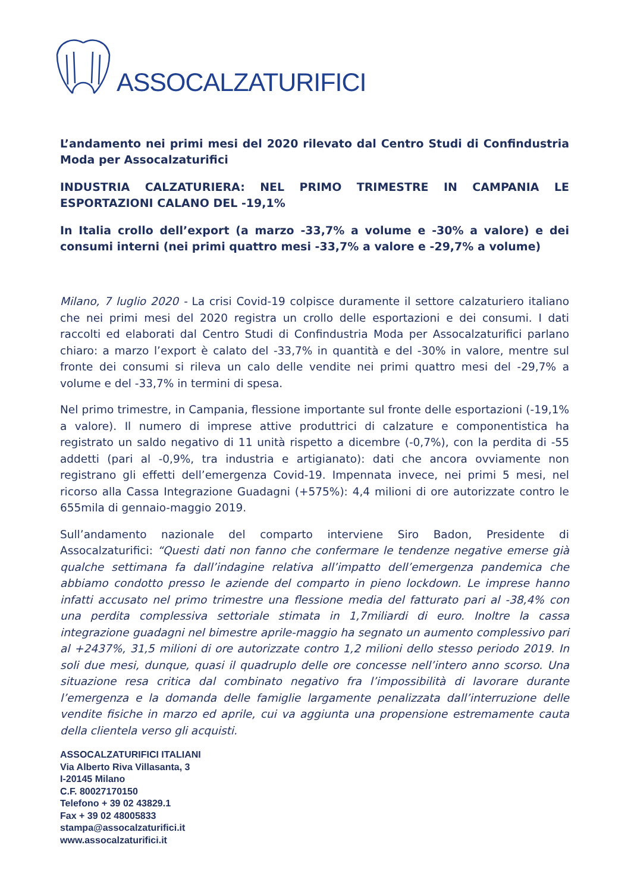ASSOCALZATURIFICI
L’andamento nei primi mesi del 2020 rilevato dal Centro Studi di Confindustria Moda per Assocalzaturifici
INDUSTRIA CALZATURIERA: NEL PRIMO TRIMESTRE IN CAMPANIA LE ESPORTAZIONI CALANO DEL -19,1%
In Italia crollo dell’export (a marzo -33,7% a volume e -30% a valore) e dei consumi interni (nei primi quattro mesi -33,7% a valore e -29,7% a volume)
Milano, 7 luglio 2020 - La crisi Covid-19 colpisce duramente il settore calzaturiero italiano che nei primi mesi del 2020 registra un crollo delle esportazioni e dei consumi. I dati raccolti ed elaborati dal Centro Studi di Confindustria Moda per Assocalzaturifici parlano chiaro: a marzo l’export è calato del -33,7% in quantità e del -30% in valore, mentre sul fronte dei consumi si rileva un calo delle vendite nei primi quattro mesi del -29,7% a volume e del -33,7% in termini di spesa.
Nel primo trimestre, in Campania, flessione importante sul fronte delle esportazioni (-19,1% a valore). Il numero di imprese attive produttrici di calzature e componentistica ha registrato un saldo negativo di 11 unità rispetto a dicembre (-0,7%), con la perdita di -55 addetti (pari al -0,9%, tra industria e artigianato): dati che ancora ovviamente non registrano gli effetti dell’emergenza Covid-19. Impennata invece, nei primi 5 mesi, nel ricorso alla Cassa Integrazione Guadagni (+575%): 4,4 milioni di ore autorizzate contro le 655mila di gennaio-maggio 2019.
Sull’andamento nazionale del comparto interviene Siro Badon, Presidente di Assocalzaturifici: “Questi dati non fanno che confermare le tendenze negative emerse già qualche settimana fa dall’indagine relativa all’impatto dell’emergenza pandemica che abbiamo condotto presso le aziende del comparto in pieno lockdown. Le imprese hanno infatti accusato nel primo trimestre una flessione media del fatturato pari al -38,4% con una perdita complessiva settoriale stimata in 1,7miliardi di euro. Inoltre la cassa integrazione guadagni nel bimestre aprile-maggio ha segnato un aumento complessivo pari al +2437%, 31,5 milioni di ore autorizzate contro 1,2 milioni dello stesso periodo 2019. In soli due mesi, dunque, quasi il quadruplo delle ore concesse nell’intero anno scorso. Una situazione resa critica dal combinato negativo fra l’impossibilità di lavorare durante l’emergenza e la domanda delle famiglie largamente penalizzata dall’interruzione delle vendite fisiche in marzo ed aprile, cui va aggiunta una propensione estremamente cauta della clientela verso gli acquisti.
ASSOCALZATURIFICI ITALIANI
Via Alberto Riva Villasanta, 3
I-20145 Milano
C.F. 80027170150
Telefono + 39 02 43829.1
Fax + 39 02 48005833
stampa@assocalzaturifici.it
www.assocalzaturifici.it